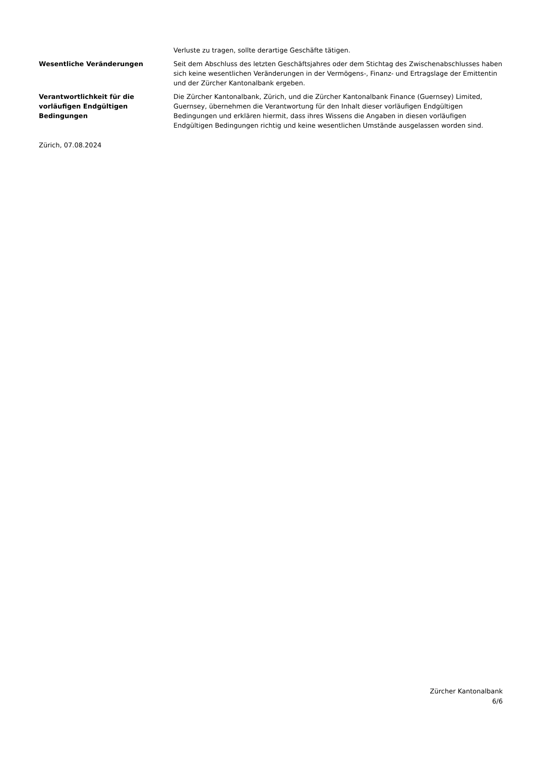Verluste zu tragen, sollte derartige Geschäfte tätigen.
Wesentliche Veränderungen Seit dem Abschluss des letzten Geschäftsjahres oder dem Stichtag des Zwischenabschlusses haben sich keine wesentlichen Veränderungen in der Vermögens-, Finanz- und Ertragslage der Emittentin und der Zürcher Kantonalbank ergeben.
Verantwortlichkeit für die vorläufigen Endgültigen Bedingungen
Die Zürcher Kantonalbank, Zürich, und die Zürcher Kantonalbank Finance (Guernsey) Limited, Guernsey, übernehmen die Verantwortung für den Inhalt dieser vorläufigen Endgültigen Bedingungen und erklären hiermit, dass ihres Wissens die Angaben in diesen vorläufigen Endgültigen Bedingungen richtig und keine wesentlichen Umstände ausgelassen worden sind.
Zürich, 07.08.2024
Zürcher Kantonalbank
6/6